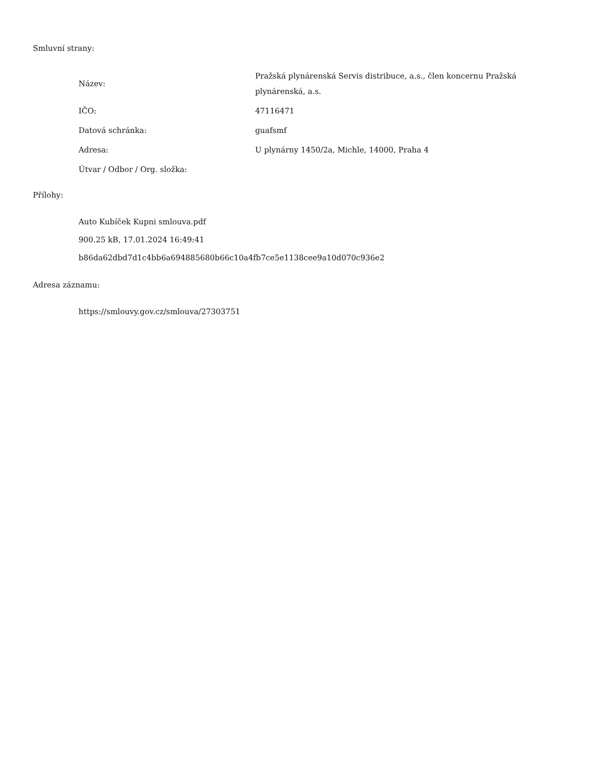Smluvní strany:
| Název: | Pražská plynárenská Servis distribuce, a.s., člen koncernu Pražská plynárenská, a.s. |
| IČO: | 47116471 |
| Datová schránka: | guafsmf |
| Adresa: | U plynárny 1450/2a, Michle, 14000, Praha 4 |
| Útvar / Odbor / Org. složka: | |
Přílohy:
Auto Kubíček Kupni smlouva.pdf
900.25 kB, 17.01.2024 16:49:41
b86da62dbd7d1c4bb6a694885680b66c10a4fb7ce5e1138cee9a10d070c936e2
Adresa záznamu:
https://smlouvy.gov.cz/smlouva/27303751